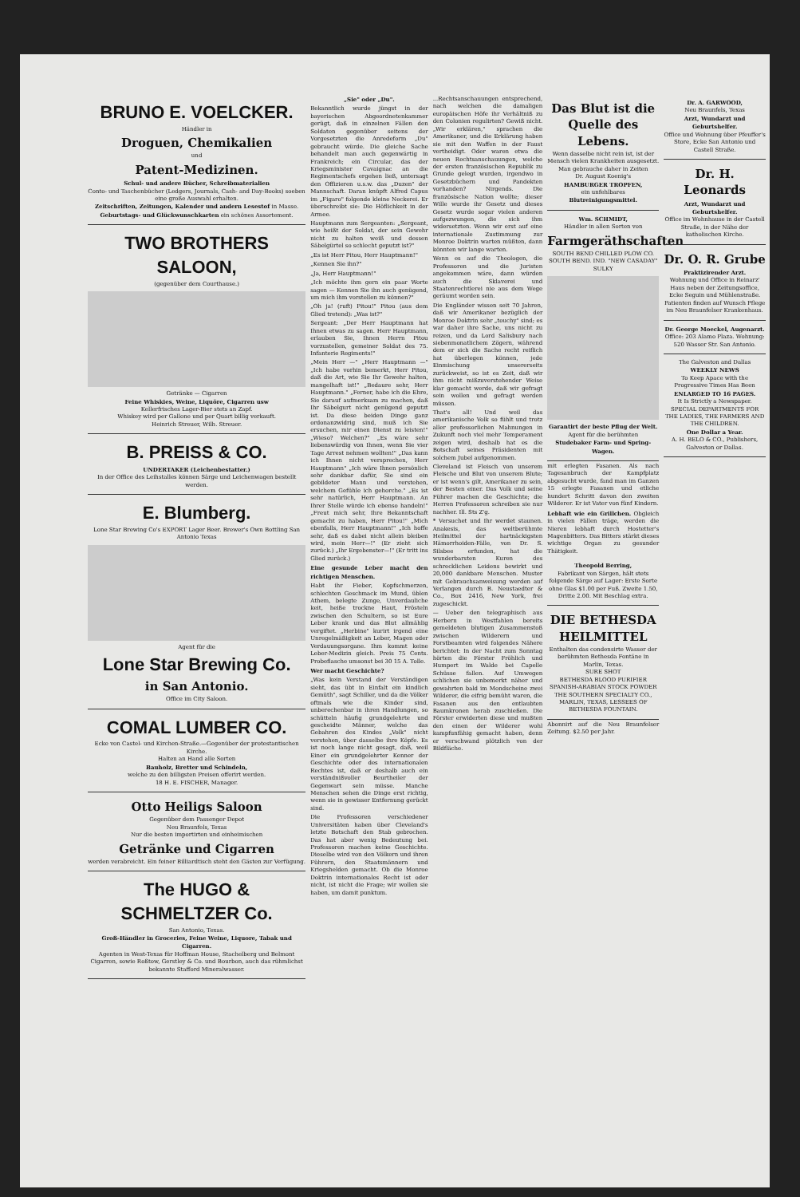BRUNO E. VOELCKER.
Händler in
Droguen, Chemikalien
und
Patent-Medizinen.
Schul- und andere Bücher, Schreibmaterialien
Conto- und Taschenbücher (Ledgers, Journals, Cash- and Day-Books) soeben eine große Auswahl erhalten.
Zeitschriften, Zeitungen, Kalender und andern Lesestof in Masse.
Geburtstags- und Glückwunschkarten ein schönes Assortement.
TWO BROTHERS SALOON,
(gegenüber dem Courthause.)
Getränke — Cigarren
Feine Whiskies, Weine, Liquöre, Cigarren usw
Kellerfrisches Lager-Bier stets an Zapf.
Whiskey wird per Gallone und per Quart billig verkauft.
Heinrich Streuer, Wilh. Streuer.
B. PREISS & CO.
UNDERTAKER (Leichenbestatter.)
In der Office des Leihstalles können Särge und Leichenwagen bestellt werden.
E. Blumberg.
Lone Star Brewing Co's EXPORT Lager Beer. Brewer's Own Bottling San Antonio Texas
Agent für die
Lone Star Brewing Co.
in San Antonio.
Office im City Saloon.
COMAL LUMBER CO.
Ecke von Castel- und Kirchen-Straße.—Gegenüber der protestantischen Kirche.
Halten an Hand alle Sorten
Bauholz, Bretter und Schindeln,
welche zu den billigsten Preisen offerirt werden.
18 H. E. FISCHER, Manager.
Otto Heiligs Saloon
Gegenüber dem Passenger Depot
Neu Braunfels, Texas
Nur die besten importirten und einheimischen
Getränke und Cigarren
werden verabreicht. Ein feiner Billiardtisch steht den Gästen zur Verfügung.
The HUGO & SCHMELTZER Co.
San Antonio, Texas.
Groß-Händler in Groceries, Feine Weine, Liquore, Tabak und Cigarren.
Agenten in West-Texas für Hoffman House, Stachelberg und Belmont Cigarren, sowie Roßtow, Gerstley & Co. und Bourbon, auch das rühmlichst bekannte Stafford Mineralwasser.
„Sie" oder „Du".
Bekanntlich wurde jüngst in der bayerischen Abgeordnetenkammer gerügt, daß in einzelnen Fällen den Soldaten gegenüber seitens der Vorgesetzten die Anredeform „Du" gebraucht würde. Die gleiche Sache behandelt man auch gegenwärtig in Frankreich; ein Circular, das der Kriegsminister Cavaignac an die Regimentschefs ergehen ließ, untersagt den Offizieren u.s.w. das „Duzen" der Mannschaft. Daran knüpft Alfred Capus im „Figaro" folgende kleine Neckerei. Er überschreibt sie: Die Höflichkeit in der Armee.
Hauptmann zum Sergeanten: „Sergeant, wie heißt der Soldat, der sein Gewehr nicht zu halten weiß und dessen Säbelgürtel so schlecht geputzt ist?"
„Es ist Herr Pitou, Herr Hauptmann!"
„Kennen Sie ihn?"
„Ja, Herr Hauptmann!"
„Ich möchte ihm gern ein paar Worte sagen — Kennen Sie ihn auch genügend, um mich ihm vorstellen zu können?"
„Oh ja! (ruft) Pitou!" Pitou (aus dem Glied tretend): „Was ist?"
Sergeant: „Der Herr Hauptmann hat Ihnen etwas zu sagen. Herr Hauptmann, erlauben Sie, Ihnen Herrn Pitou vorzustellen, gemeiner Soldat des 75. Infanterie Regiments!"
„Mein Herr —" „Herr Hauptmann —" „Ich habe vorhin bemerkt, Herr Pitou, daß die Art, wie Sie Ihr Gewehr halten, mangelhaft ist!" „Bedaure sehr, Herr Hauptmann." „Ferner, habe ich die Ehre, Sie darauf aufmerksam zu machen, daß Ihr Säbelgurt nicht genügend geputzt ist. Da diese beiden Dinge ganz ordonanzwidrig sind, muß ich Sie ersuchen, mir einen Dienst zu leisten!" „Wieso? Welchen?" „Es wäre sehr liebenswürdig von Ihnen, wenn Sie vier Tage Arrest nehmen wollten!" „Das kann ich Ihnen nicht versprechen, Herr Hauptmann" „Ich wäre Ihnen persönlich sehr dankbar dafür, Sie sind ein gebildeter Mann und verstehen, welchem Gefühle ich gehorche." „Es ist sehr natürlich, Herr Hauptmann. An Ihrer Stelle würde ich ebenso handeln!" „Freut mich sehr, Ihre Bekanntschaft gemacht zu haben, Herr Pitou!" „Mich ebenfalls, Herr Hauptmann!" „Ich hoffe sehr, daß es dabei nicht allein bleiben wird, mein Herr—!" (Er zieht sich zurück.) „Ihr Ergebenster—!" (Er tritt ins Glied zurück.)
Eine gesunde Leber macht den richtigen Menschen.
Habt ihr Fieber, Kopfschmerzen, schlechten Geschmack im Mund, üblen Athem, belegte Zunge, Unverdauliche keit, heiße trockne Haut, Frösteln zwischen den Schultern, so ist Eure Leber krank und das Blut allmählig vergiftet. „Herbine" kurirt irgend eine Unregelmäßigkeit an Leber, Magen oder Verdauungsorgane. Ihm kommt keine Leber-Medizin gleich. Preis 75 Cents. Probeflasche umsonst bei 30 15 A. Tolle.
Wer macht Geschichte?
„Was kein Verstand der Verständigen sieht, das übt in Einfalt ein kindlich Gemüth", sagt Schiller, und da die Völker oftmals wie die Kinder sind, unberechenbar in ihren Handlungen, so schütteln häufig grundgelehrte und gescheidte Männer, welche das Gebahren des Kindes „Volk" nicht verstehen, über dasselbe ihre Köpfe. Es ist noch lange nicht gesagt, daß, weil Einer ein grundgelehrter Kenner der Geschichte oder des internationalen Rechtes ist, daß er deshalb auch ein verständnißvoller Beurtheiler der Gegenwart sein müsse. Manche Menschen sehen die Dinge erst richtig, wenn sie in gewisser Entfernung gerückt sind.
Die Professoren verschiedener Universitäten haben über Cleveland's letzte Botschaft den Stab gebrochen. Das hat aber wenig Bedeutung bei. Professoren machen keine Geschichte. Dieselbe wird von den Völkern und ihren Führern, den Staatsmännern und Kriegshelden gemacht. Ob die Monroe Doktrin internationales Recht ist oder nicht, ist nicht die Frage; wir wollen sie haben, um damit punktum.
...Rechtsanschauungen entsprechend, nach welchen die damaligen europäischen Höfe ihr Verhältniß zu den Colonien regulirten? Gewiß nicht. „Wir erklären," sprachen die Amerikaner, und die Erklärung haben sie mit den Waffen in der Faust vertheidigt. Oder waren etwa die neuen Rechtsanschauungen, welche der ersten französischen Republik zu Grunde gelegt wurden, irgendwo in Gesetzbüchern und Pandekten vorhanden? Nirgends. Die französische Nation wollte; dieser Wille wurde ihr Gesetz und dieses Gesetz wurde sogar vielen anderen aufgezwungen, die sich ihm widersetzten. Wenn wir erst auf eine internationale Zustimmung zur Monroe Doktrin warten müßten, dann könnten wir lange warten.
Wenn es auf die Theologen, die Professoren und die Juristen angekommen wäre, dann würden auch die Sklaverei und Staatenrechtlerei nie aus dem Wege geräumt worden sein.
Die Engländer wissen seit 70 Jahren, daß wir Amerikaner bezüglich der Monroe Doktrin sehr „touchy" sind; es war daher ihre Sache, uns nicht zu reizen, und da Lord Salisbury nach siebenmonatlichem Zögern, während dem er sich die Sache recht reiflich hat überlegen können, jede Einmischung unsererseits zurückweist, so ist es Zeit, daß wir ihm nicht mißzuverstehender Weise klar gemacht werde, daß wir gefragt sein wollen und gefragt werden müssen.
That's all! Und weil das amerikanische Volk so fühlt und trotz aller professorlichen Mahnungen in Zukunft noch viel mehr Temperament zeigen wird, deshalb hat es die Botschaft seines Präsidenten mit solchem Jubel aufgenommen.
Cleveland ist Fleisch von unserem Fleische und Blut von unserem Blute; er ist wenn's gilt, Amerikaner zu sein, der Besten einer. Das Volk und seine Führer machen die Geschichte; die Herren Professoren schreiben sie nur nachher. Ill. Sts Z'g.
* Versuchet und Ihr werdet staunen. Anakesis, das weltberühmte Heilmittel der hartnäckigsten Hämorrhoiden-Fälle, von Dr. S. Silsbee erfunden, hat die wunderbarsten Kuren des schrecklichen Leidens bewirkt und 20,000 dankbare Menschen. Muster mit Gebrauchsanweisung werden auf Verlangen durch B. Neustaedter & Co., Box 2416, New York, frei zugeschickt.
— Ueber den telegraphisch aus Herbern in Westfahlen bereits gemeldeten blutigen Zusammenstoß zwischen Wilderern und Forstbeamten wird folgendes Nähere berichtet: In der Nacht zum Sonntag hörten die Förster Fröhlich und Humpert im Walde bei Capelle Schüsse fallen. Auf Umwegen schlichen sie unbemerkt näher und gewahrten bald im Mondscheine zwei Wilderer, die eifrig bemüht waren, die Fasanen aus den entlaubten Baumkronen herab zuschießen. Die Förster erwiderten diese und mußten den einen der Wilderer wohl kampfunfähig gemacht haben, denn er verschwand plötzlich von der Bildfläche.
Das Blut ist die Quelle des Lebens.
Wenn dasselbe nicht rein ist, ist der Mensch vielen Krankheiten ausgesetzt. Man gebrauche daher in Zeiten
Dr. August Koenig's
HAMBURGER TROPFEN,
ein unfehlbares
Blutreinigungsmittel.
Wm. SCHMIDT,
Händler in allen Sorten von
Farmgeräthschaften
SOUTH BEND CHILLED PLOW CO. SOUTH BEND. IND. "NEW CASADAY" SULKY
Garantirt der beste Pflug der Welt.
Agent für die berühmten
Studebaker Farm- und Spring-Wagen.
mit erlegten Fasanen. Als nach Tagesanbruch der Kampfplatz abgesucht wurde, fand man im Ganzen 15 erlegte Fasanen und etliche hundert Schritt davon den zweiten Wilderer. Er ist Vater von fünf Kindern.
Lebhaft wie ein Grillchen. Obgleich in vielen Fällen träge, werden die Nieren lebhaft durch Hostetter's Magenbitters. Das Bitters stärkt dieses wichtige Organ zu gesunder Thätigkeit.
Theopold Berring,
Fabrikant von Särgen, hält stets folgende Särge auf Lager: Erste Sorte ohne Glas $1.00 per Fuß. Zweite 1.50, Dritte 2.00. Mit Beschlag extra.
DIE BETHESDA HEILMITTEL
Enthalten das condensirte Wasser der berühmten Bethesda Fontäne in Marlin, Texas.
SURE SHOT
BETHESDA BLOOD PURIFIER
SPANISH-ARABIAN STOCK POWDER
THE SOUTHERN SPECIALTY CO., MARLIN, TEXAS, LESSEES OF BETHESDA FOUNTAIN.
Abonnirt auf die Neu Braunfelser Zeitung. $2.50 per Jahr.
Dr. A. GARWOOD,
Neu Braunfels, Texas
Arzt, Wundarzt und Geburtshelfer.
Office und Wohnung über Pfeuffer's Store, Ecke San Antonio und Castell Straße.
Dr. H. Leonards
Arzt, Wundarzt und Geburtshelfer.
Office im Wohnhause in der Castell Straße, in der Nähe der katholischen Kirche.
Dr. O. R. Grube
Praktizirender Arzt.
Wohnung und Office in Reinarz' Haus neben der Zeitungsoffice, Ecke Seguin und Mühlenstraße. Patienten finden auf Wunsch Pflege im Neu Braunfelser Krankenhaus.
Dr. George Moeckel, Augenarzt.
Office: 203 Alamo Plaza. Wohnung: 520 Wasser Str. San Antonio.
The Galveston and Dallas
WEEKLY NEWS
To Keep Apace with the Progressive Times Has Been
ENLARGED TO 16 PAGES.
It Is Strictly a Newspaper.
SPECIAL DEPARTMENTS FOR THE LADIES, THE FARMERS AND THE CHILDREN.
One Dollar a Year.
A. H. BELO & CO., Publishers, Galveston or Dallas.